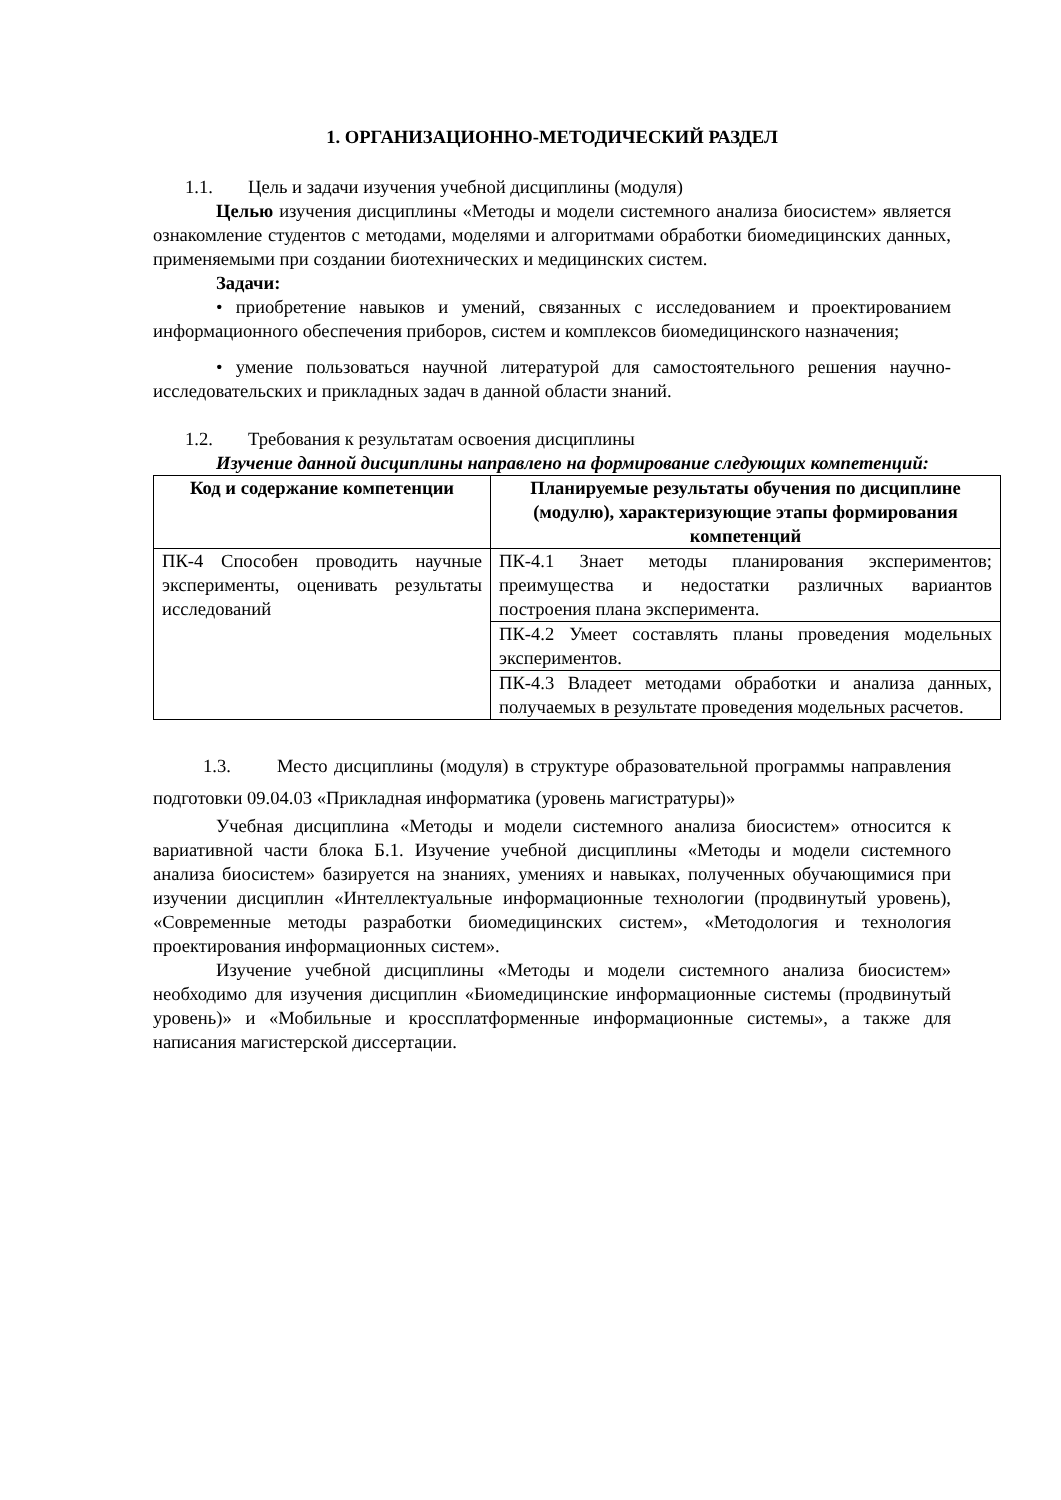1. ОРГАНИЗАЦИОННО-МЕТОДИЧЕСКИЙ РАЗДЕЛ
1.1. Цель и задачи изучения учебной дисциплины (модуля)
Целью изучения дисциплины «Методы и модели системного анализа биосистем» является ознакомление студентов с методами, моделями и алгоритмами обработки биомедицинских данных, применяемыми при создании биотехнических и медицинских систем.
Задачи:
• приобретение навыков и умений, связанных с исследованием и проектированием информационного обеспечения приборов, систем и комплексов биомедицинского назначения;
• умение пользоваться научной литературой для самостоятельного решения научно-исследовательских и прикладных задач в данной области знаний.
1.2. Требования к результатам освоения дисциплины
Изучение данной дисциплины направлено на формирование следующих компетенций:
| Код и содержание компетенции | Планируемые результаты обучения по дисциплине (модулю), характеризующие этапы формирования компетенций |
| --- | --- |
| ПК-4 Способен проводить научные эксперименты, оценивать результаты исследований | ПК-4.1 Знает методы планирования экспериментов; преимущества и недостатки различных вариантов построения плана эксперимента. |
| | ПК-4.2 Умеет составлять планы проведения модельных экспериментов. |
| | ПК-4.3 Владеет методами обработки и анализа данных, получаемых в результате проведения модельных расчетов. |
1.3. Место дисциплины (модуля) в структуре образовательной программы направления подготовки 09.04.03 «Прикладная информатика (уровень магистратуры)»
Учебная дисциплина «Методы и модели системного анализа биосистем» относится к вариативной части блока Б.1. Изучение учебной дисциплины «Методы и модели системного анализа биосистем» базируется на знаниях, умениях и навыках, полученных обучающимися при изучении дисциплин «Интеллектуальные информационные технологии (продвинутый уровень), «Современные методы разработки биомедицинских систем», «Методология и технология проектирования информационных систем».
Изучение учебной дисциплины «Методы и модели системного анализа биосистем» необходимо для изучения дисциплин «Биомедицинские информационные системы (продвинутый уровень)» и «Мобильные и кроссплатформенные информационные системы», а также для написания магистерской диссертации.